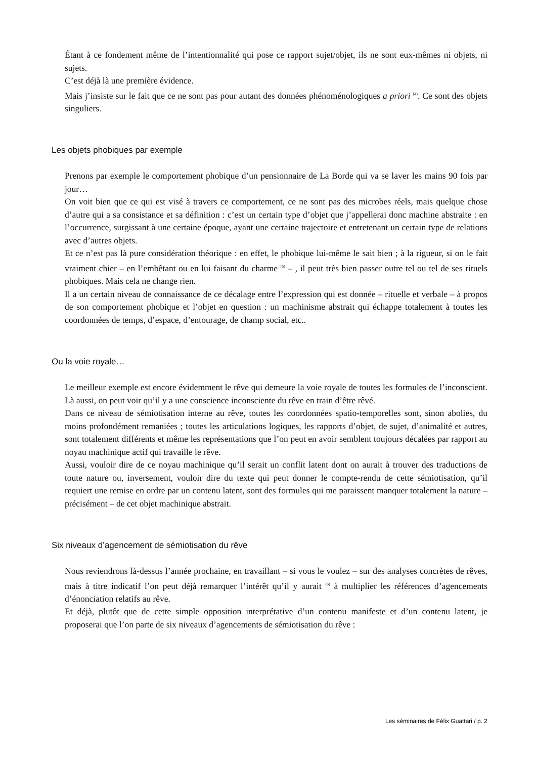Étant à ce fondement même de l’intentionnalité qui pose ce rapport sujet/objet, ils ne sont eux-mêmes ni objets, ni sujets.
C’est déjà là une première évidence.
Mais j’insiste sur le fait que ce ne sont pas pour autant des données phénoménologiques a priori <sup>(4)</sup>. Ce sont des objets singuliers.
Les objets phobiques par exemple
Prenons par exemple le comportement phobique d’un pensionnaire de La Borde qui va se laver les mains 90 fois par jour…
On voit bien que ce qui est visé à travers ce comportement, ce ne sont pas des microbes réels, mais quelque chose d’autre qui a sa consistance et sa définition : c’est un certain type d’objet que j’appellerai donc machine abstraite : en l’occurrence, surgissant à une certaine époque, ayant une certaine trajectoire et entretenant un certain type de relations avec d’autres objets.
Et ce n’est pas là pure considération théorique : en effet, le phobique lui-même le sait bien ; à la rigueur, si on le fait vraiment chier – en l’embêtant ou en lui faisant du charme <sup>(5)</sup> – , il peut très bien passer outre tel ou tel de ses rituels phobiques. Mais cela ne change rien.
Il a un certain niveau de connaissance de ce décalage entre l’expression qui est donnée – rituelle et verbale – à propos de son comportement phobique et l’objet en question : un machinisme abstrait qui échappe totalement à toutes les coordonnées de temps, d’espace, d’entourage, de champ social, etc..
Ou la voie royale…
Le meilleur exemple est encore évidemment le rêve qui demeure la voie royale de toutes les formules de l’inconscient. Là aussi, on peut voir qu’il y a une conscience inconsciente du rêve en train d’être rêvé.
Dans ce niveau de sémiotisation interne au rêve, toutes les coordonnées spatio-temporelles sont, sinon abolies, du moins profondément remaniées ; toutes les articulations logiques, les rapports d’objet, de sujet, d’animalité et autres, sont totalement différents et même les représentations que l’on peut en avoir semblent toujours décalées par rapport au noyau machinique actif qui travaille le rêve.
Aussi, vouloir dire de ce noyau machinique qu’il serait un conflit latent dont on aurait à trouver des traductions de toute nature ou, inversement, vouloir dire du texte qui peut donner le compte-rendu de cette sémiotisation, qu’il requiert une remise en ordre par un contenu latent, sont des formules qui me paraissent manquer totalement la nature – précisément – de cet objet machinique abstrait.
Six niveaux d’agencement de sémiotisation du rêve
Nous reviendrons là-dessus l’année prochaine, en travaillant – si vous le voulez – sur des analyses concrètes de rêves, mais à titre indicatif l’on peut déjà remarquer l’intérêt qu’il y aurait <sup>(6)</sup> à multiplier les références d’agencements d’énonciation relatifs au rêve.
Et déjà, plutôt que de cette simple opposition interprétative d’un contenu manifeste et d’un contenu latent, je proposerai que l’on parte de six niveaux d’agencements de sémiotisation du rêve :
Les séminaires de Félix Guattari / p. 2